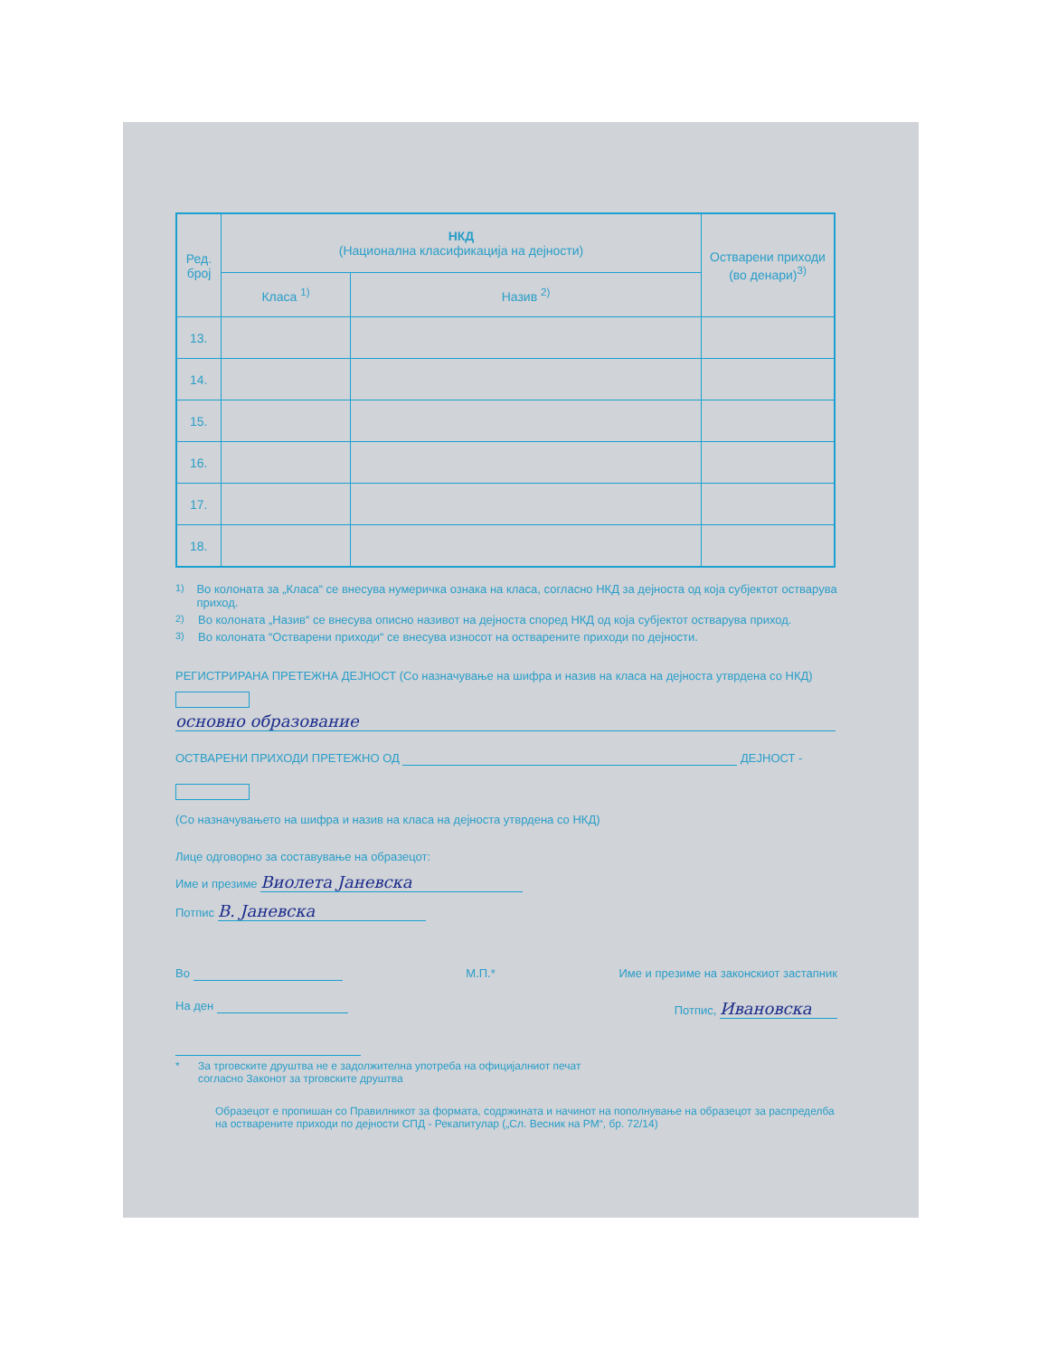| Ред. број | НКД (Национална класификација на дејности) | | Остварени приходи (во денари)<sup>3)</sup> |
| --- | --- | --- | --- |
| | Класа <sup>1)</sup> | Назив <sup>2)</sup> | |
| 13. | | | |
| 14. | | | |
| 15. | | | |
| 16. | | | |
| 17. | | | |
| 18. | | | |
<sup>1)</sup> Во колоната за „Класа“ се внесува нумеричка ознака на класа, согласно НКД за дејноста од која субјектот остварува приход.
<sup>2)</sup> Во колоната „Назив“ се внесува описно називот на дејноста според НКД од која субјектот остварува приход.
<sup>3)</sup> Во колоната “Остварени приходи“ се внесува износот на остварените приходи по дејности.
РЕГИСТРИРАНА ПРЕТЕЖНА ДЕЈНОСТ (Со назначување на шифра и назив на класа на дејноста утврдена со НКД)
основно образование
ОСТВАРЕНИ ПРИХОДИ ПРЕТЕЖНО ОД ДЕЈНОСТ -
(Со назначувањето на шифра и назив на класа на дејноста утврдена со НКД)
Лице одговорно за составување на образецот:
Име и презиме Виолета Јаневска
Потпис В. Јаневска
Во М.П.* Име и презиме на законскиот застапник
На ден Потпис, Ивановска
* За трговските друштва не е задолжителна употреба на официјалниот печат
согласно Законот за трговските друштва
Образецот е пропишан со Правилникот за формата, содржината и начинот на пополнување на образецот за распределба на остварените приходи по дејности СПД - Рекапитулар („Сл. Весник на РМ“, бр. 72/14)